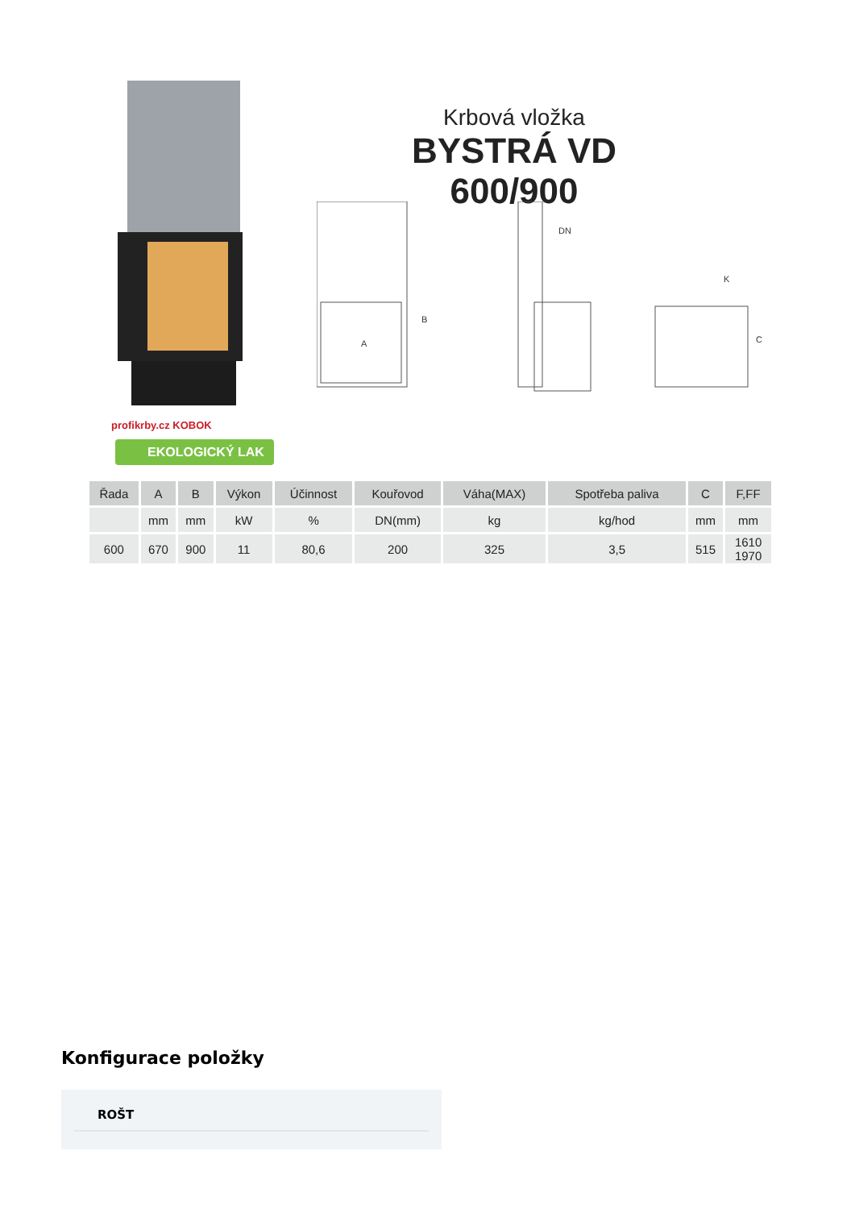Krbová vložka
BYSTRÁ VD 600/900
A
B
DN
K
C
profikrby.cz KOBOK
EKOLOGICKÝ LAK
| Řada | A | B | Výkon | Účinnost | Kouřovod | Váha(MAX) | Spotřeba paliva | C | F,FF |
| --- | --- | --- | --- | --- | --- | --- | --- | --- | --- |
| | mm | mm | kW | % | DN(mm) | kg | kg/hod | mm | mm |
| 600 | 670 | 900 | 11 | 80,6 | 200 | 325 | 3,5 | 515 | 1610 1970 |
Konfigurace položky
ROŠT